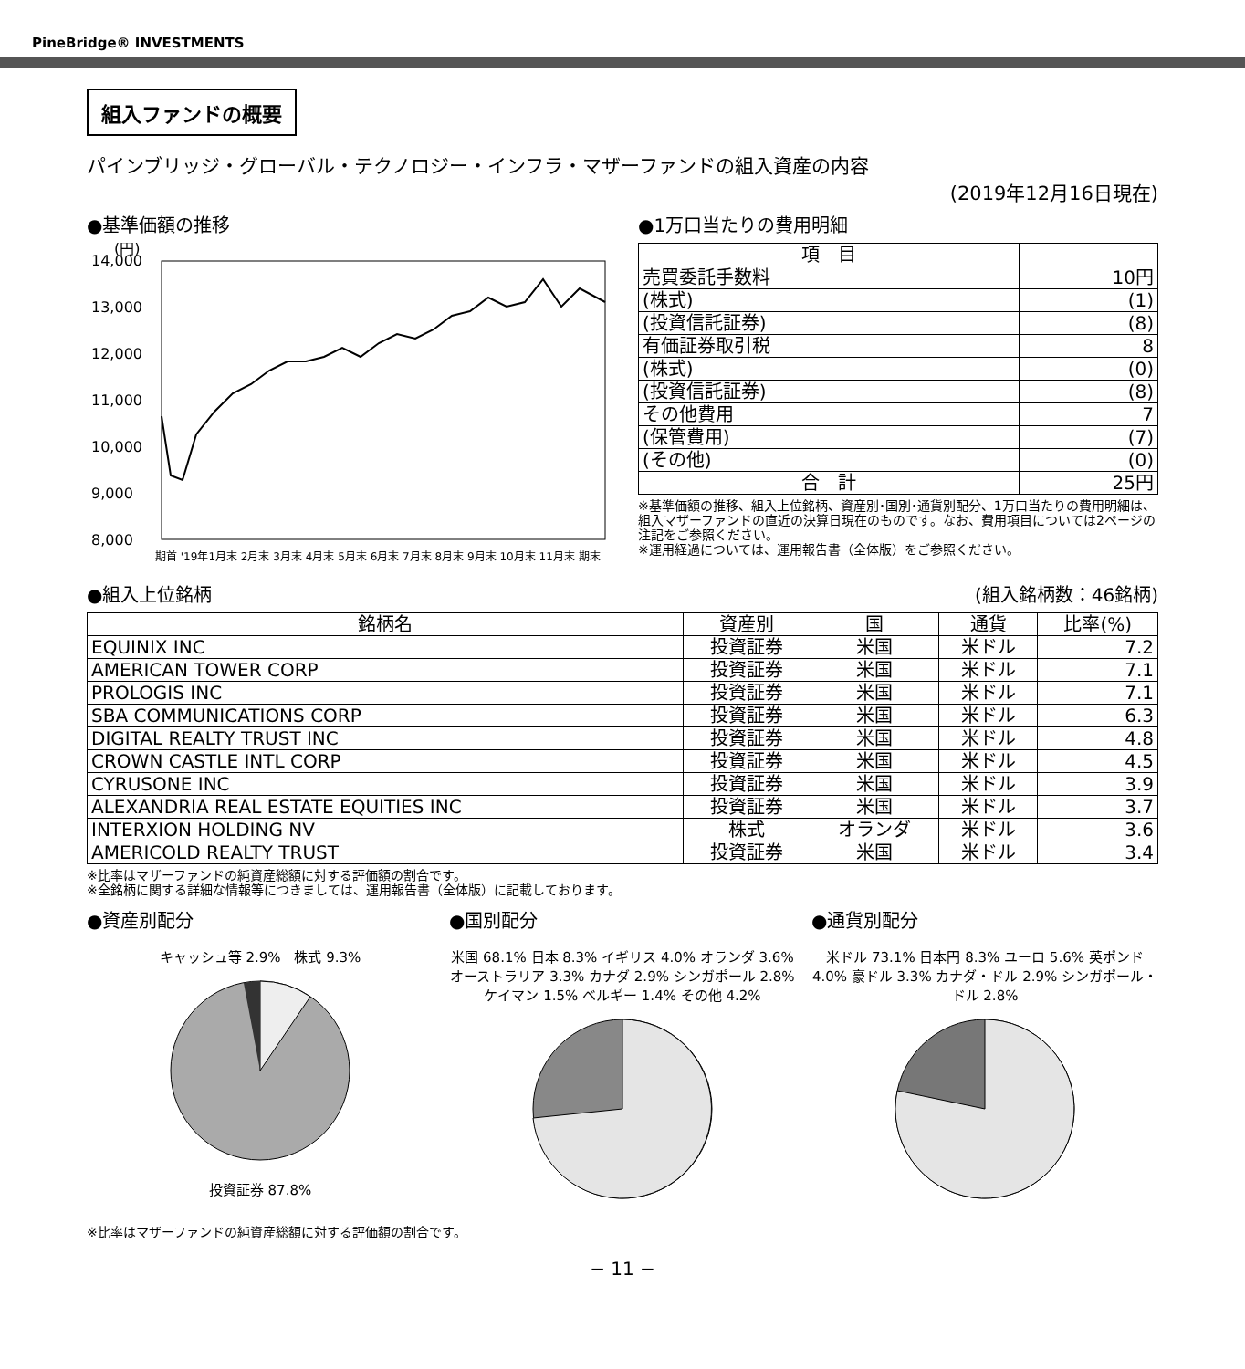PineBridge® INVESTMENTS
組入ファンドの概要
パインブリッジ・グローバル・テクノロジー・インフラ・マザーファンドの組入資産の内容
(2019年12月16日現在)
●基準価額の推移
(円)
14,000
13,000
12,000
11,000
10,000
9,000
8,000
期首 '19年1月末 2月末 3月末 4月末 5月末 6月末 7月末 8月末 9月末 10月末 11月末 期末
●1万口当たりの費用明細
| 項 目 | |
| --- | --- |
| 売買委託手数料 | 10円 |
| (株式) | (1) |
| (投資信託証券) | (8) |
| 有価証券取引税 | 8 |
| (株式) | (0) |
| (投資信託証券) | (8) |
| その他費用 | 7 |
| (保管費用) | (7) |
| (その他) | (0) |
| 合 計 | 25円 |
※基準価額の推移、組入上位銘柄、資産別･国別･通貨別配分、1万口当たりの費用明細は、組入マザーファンドの直近の決算日現在のものです。なお、費用項目については2ページの注記をご参照ください。
※運用経過については、運用報告書（全体版）をご参照ください。
●組入上位銘柄 (組入銘柄数：46銘柄)
| 銘柄名 | 資産別 | 国 | 通貨 | 比率(%) |
| --- | --- | --- | --- | --- |
| EQUINIX INC | 投資証券 | 米国 | 米ドル | 7.2 |
| AMERICAN TOWER CORP | 投資証券 | 米国 | 米ドル | 7.1 |
| PROLOGIS INC | 投資証券 | 米国 | 米ドル | 7.1 |
| SBA COMMUNICATIONS CORP | 投資証券 | 米国 | 米ドル | 6.3 |
| DIGITAL REALTY TRUST INC | 投資証券 | 米国 | 米ドル | 4.8 |
| CROWN CASTLE INTL CORP | 投資証券 | 米国 | 米ドル | 4.5 |
| CYRUSONE INC | 投資証券 | 米国 | 米ドル | 3.9 |
| ALEXANDRIA REAL ESTATE EQUITIES INC | 投資証券 | 米国 | 米ドル | 3.7 |
| INTERXION HOLDING NV | 株式 | オランダ | 米ドル | 3.6 |
| AMERICOLD REALTY TRUST | 投資証券 | 米国 | 米ドル | 3.4 |
※比率はマザーファンドの純資産総額に対する評価額の割合です。
※全銘柄に関する詳細な情報等につきましては、運用報告書（全体版）に記載しております。
●資産別配分
キャッシュ等 2.9%　株式 9.3%
投資証券 87.8%
●国別配分
米国 68.1% 日本 8.3% イギリス 4.0% オランダ 3.6% オーストラリア 3.3% カナダ 2.9% シンガポール 2.8% ケイマン 1.5% ベルギー 1.4% その他 4.2%
●通貨別配分
米ドル 73.1% 日本円 8.3% ユーロ 5.6% 英ポンド 4.0% 豪ドル 3.3% カナダ・ドル 2.9% シンガポール・ドル 2.8%
※比率はマザーファンドの純資産総額に対する評価額の割合です。
− 11 −